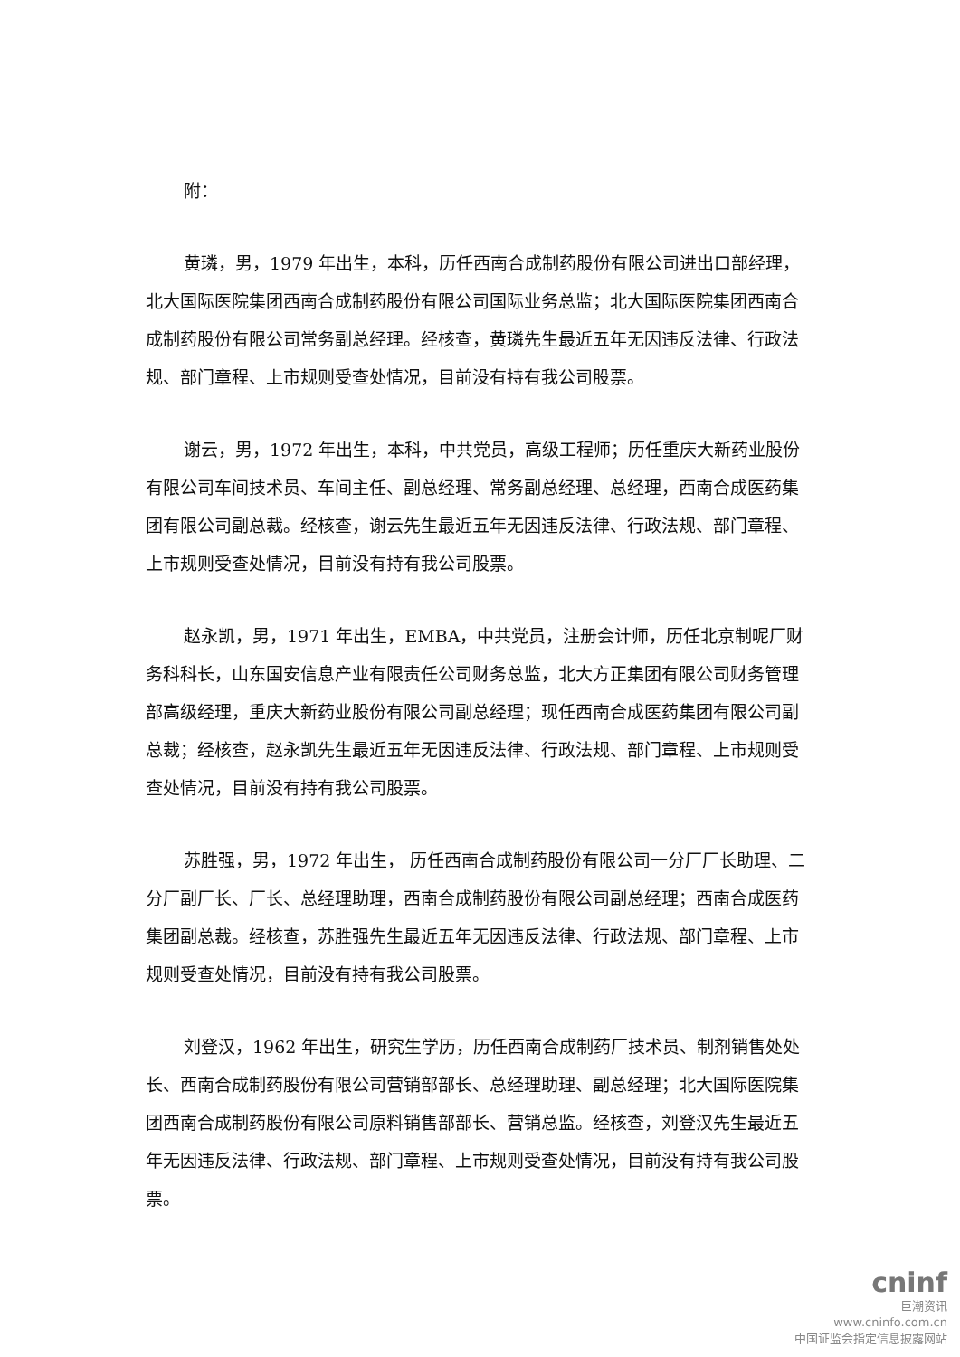附：
黄璘，男，1979 年出生，本科，历任西南合成制药股份有限公司进出口部经理， 北大国际医院集团西南合成制药股份有限公司国际业务总监；北大国际医院集团西南合成制药股份有限公司常务副总经理。经核查，黄璘先生最近五年无因违反法律、行政法规、部门章程、上市规则受查处情况，目前没有持有我公司股票。
谢云，男，1972 年出生，本科，中共党员，高级工程师；历任重庆大新药业股份有限公司车间技术员、车间主任、副总经理、常务副总经理、总经理，西南合成医药集团有限公司副总裁。经核查，谢云先生最近五年无因违反法律、行政法规、部门章程、上市规则受查处情况，目前没有持有我公司股票。
赵永凯，男，1971 年出生，EMBA，中共党员，注册会计师，历任北京制呢厂财务科科长，山东国安信息产业有限责任公司财务总监，北大方正集团有限公司财务管理部高级经理，重庆大新药业股份有限公司副总经理；现任西南合成医药集团有限公司副总裁；经核查，赵永凯先生最近五年无因违反法律、行政法规、部门章程、上市规则受查处情况，目前没有持有我公司股票。
苏胜强，男，1972 年出生， 历任西南合成制药股份有限公司一分厂厂长助理、二分厂副厂长、厂长、总经理助理，西南合成制药股份有限公司副总经理；西南合成医药集团副总裁。经核查，苏胜强先生最近五年无因违反法律、行政法规、部门章程、上市规则受查处情况，目前没有持有我公司股票。
刘登汉，1962 年出生，研究生学历，历任西南合成制药厂技术员、制剂销售处处长、西南合成制药股份有限公司营销部部长、总经理助理、副总经理；北大国际医院集团西南合成制药股份有限公司原料销售部部长、营销总监。经核查，刘登汉先生最近五年无因违反法律、行政法规、部门章程、上市规则受查处情况，目前没有持有我公司股票。
cninf
巨潮资讯
www.cninfo.com.cn
中国证监会指定信息披露网站